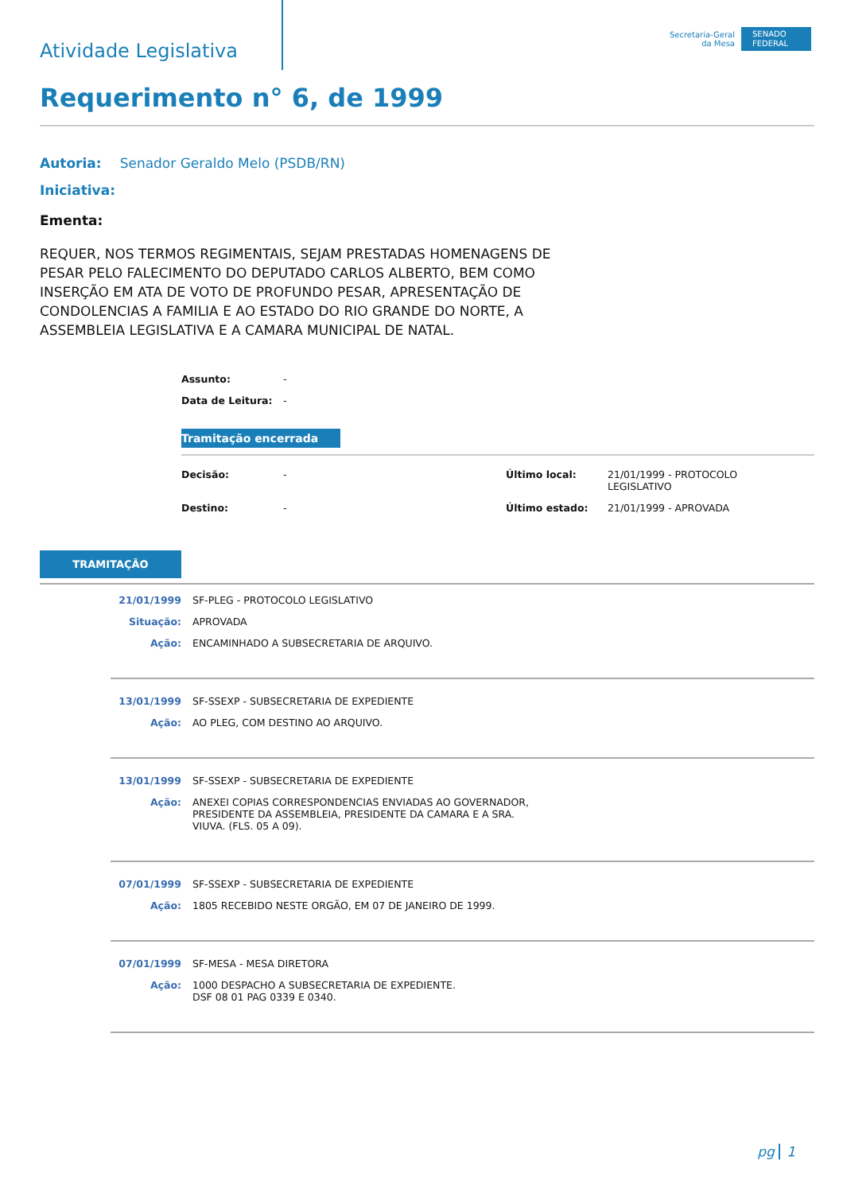Atividade Legislativa
Secretaria-Geral
da Mesa
SENADO FEDERAL
Requerimento n° 6, de 1999
Autoria: Senador Geraldo Melo (PSDB/RN)
Iniciativa:
Ementa:
REQUER, NOS TERMOS REGIMENTAIS, SEJAM PRESTADAS HOMENAGENS DE PESAR PELO FALECIMENTO DO DEPUTADO CARLOS ALBERTO, BEM COMO INSERÇÃO EM ATA DE VOTO DE PROFUNDO PESAR, APRESENTAÇÃO DE CONDOLENCIAS A FAMILIA E AO ESTADO DO RIO GRANDE DO NORTE, A ASSEMBLEIA LEGISLATIVA E A CAMARA MUNICIPAL DE NATAL.
| Assunto: | - |
| Data de Leitura: | - |
Tramitação encerrada
| Decisão: | - | Último local: | 21/01/1999 - PROTOCOLO LEGISLATIVO |
| Destino: | - | Último estado: | 21/01/1999 - APROVADA |
TRAMITAÇÃO
| 21/01/1999 | SF-PLEG - PROTOCOLO LEGISLATIVO |
| Situação: | APROVADA |
| Ação: | ENCAMINHADO A SUBSECRETARIA DE ARQUIVO. |
| 13/01/1999 | SF-SSEXP - SUBSECRETARIA DE EXPEDIENTE |
| Ação: | AO PLEG, COM DESTINO AO ARQUIVO. |
| 13/01/1999 | SF-SSEXP - SUBSECRETARIA DE EXPEDIENTE |
| Ação: | ANEXEI COPIAS CORRESPONDENCIAS ENVIADAS AO GOVERNADOR, PRESIDENTE DA ASSEMBLEIA, PRESIDENTE DA CAMARA E A SRA. VIUVA. (FLS. 05 A 09). |
| 07/01/1999 | SF-SSEXP - SUBSECRETARIA DE EXPEDIENTE |
| Ação: | 1805 RECEBIDO NESTE ORGÃO, EM 07 DE JANEIRO DE 1999. |
| 07/01/1999 | SF-MESA - MESA DIRETORA |
| Ação: | 1000 DESPACHO A SUBSECRETARIA DE EXPEDIENTE. DSF 08 01 PAG 0339 E 0340. |
pg 1